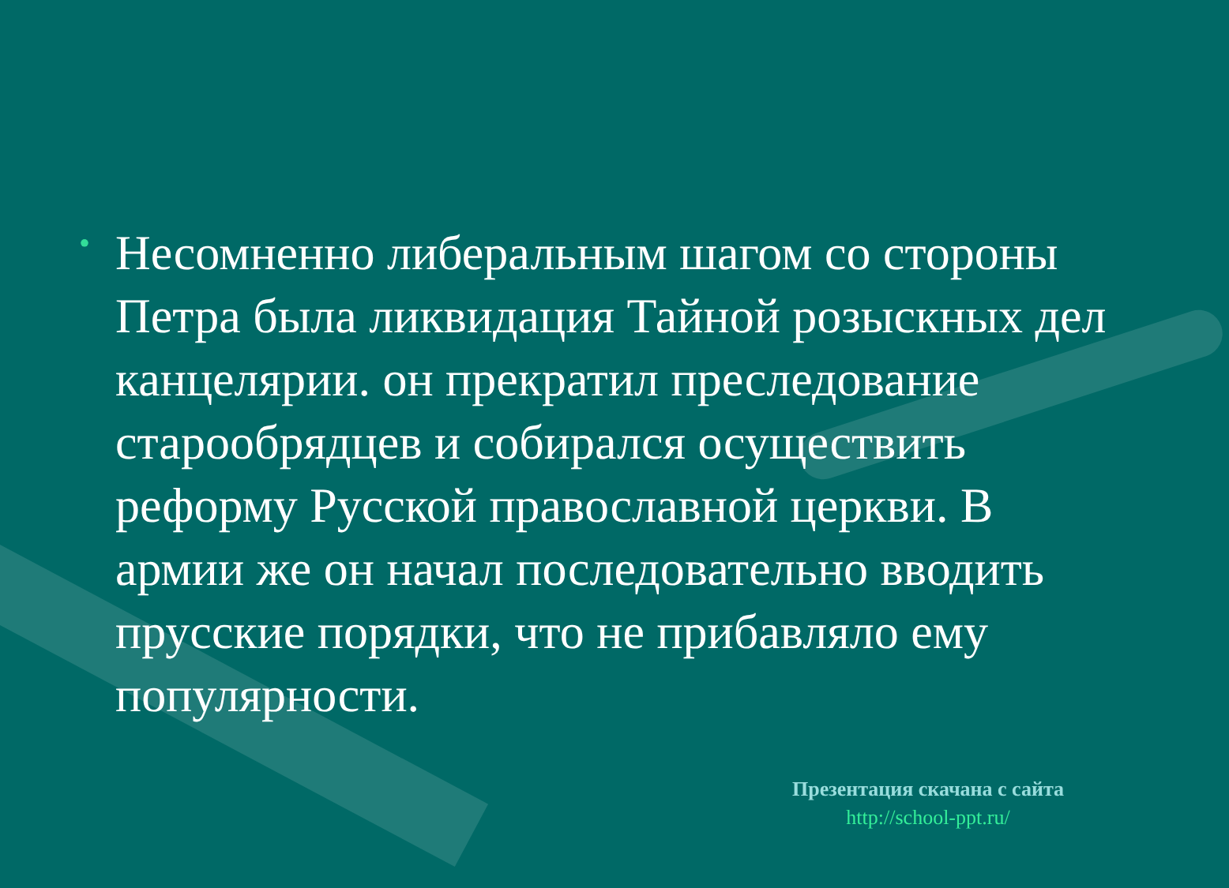•
Несомненно либеральным шагом со стороны Петра была ликвидация Тайной розыскных дел канцелярии. он прекратил преследование старообрядцев и собирался осуществить реформу Русской православной церкви. В армии же он начал последовательно вводить прусские порядки, что не прибавляло ему популярности.
Презентация скачана с сайта
http://school-ppt.ru/